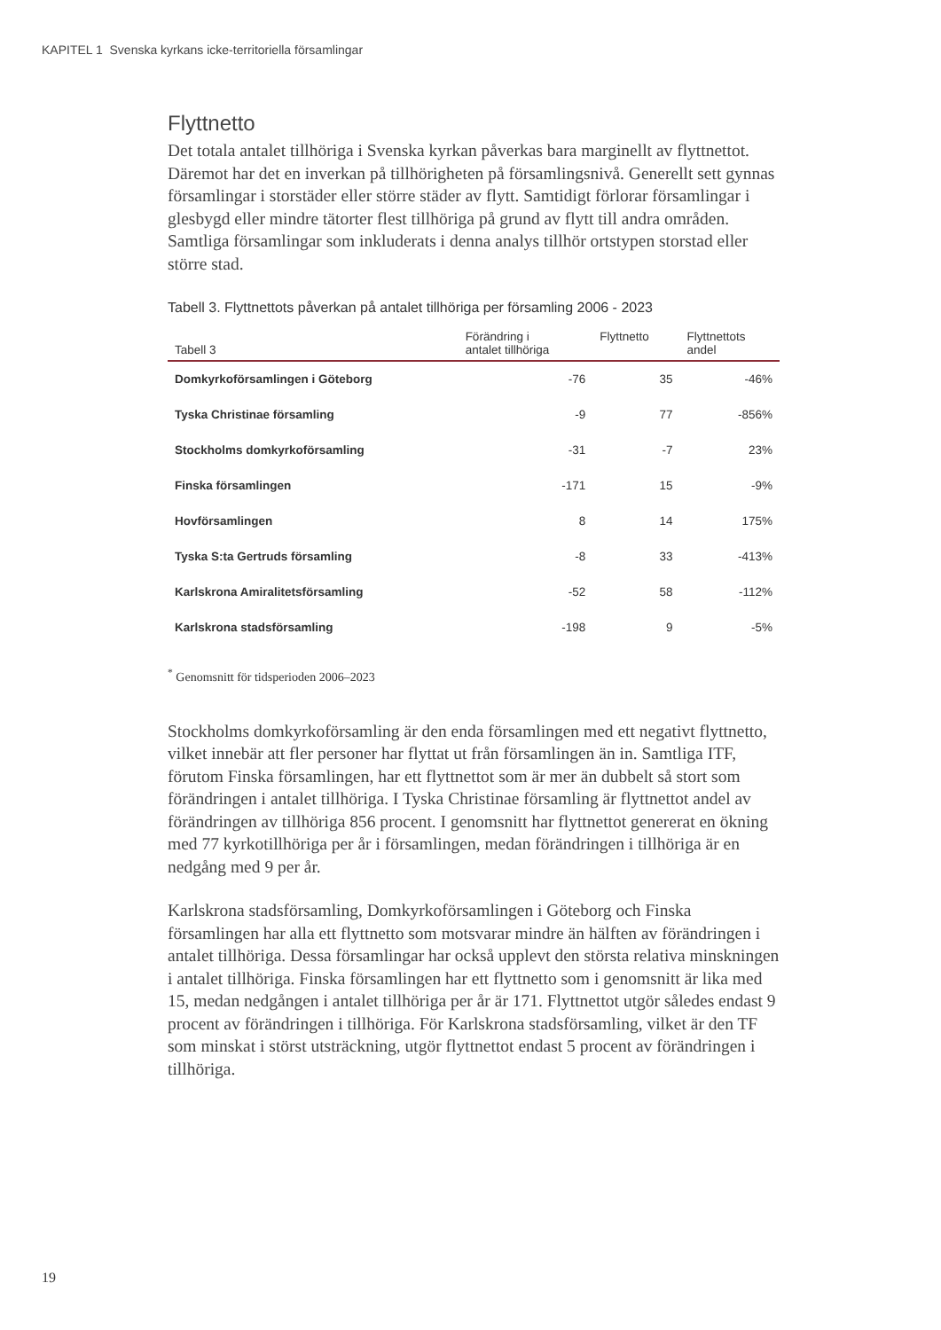KAPITEL 1 Svenska kyrkans icke-territoriella församlingar
Flyttnetto
Det totala antalet tillhöriga i Svenska kyrkan påverkas bara marginellt av flyttnettot. Däremot har det en inverkan på tillhörigheten på församlingsnivå. Generellt sett gynnas församlingar i storstäder eller större städer av flytt. Samtidigt förlorar församlingar i glesbygd eller mindre tätorter flest tillhöriga på grund av flytt till andra områden. Samtliga församlingar som inkluderats i denna analys tillhör ortstypen storstad eller större stad.
Tabell 3. Flyttnettots påverkan på antalet tillhöriga per församling 2006 - 2023
| Tabell 3 | Förändring i antalet tillhöriga | Flyttnetto | Flyttnettots andel |
| --- | --- | --- | --- |
| Domkyrkoförsamlingen i Göteborg | -76 | 35 | -46% |
| Tyska Christinae församling | -9 | 77 | -856% |
| Stockholms domkyrkoförsamling | -31 | -7 | 23% |
| Finska församlingen | -171 | 15 | -9% |
| Hovförsamlingen | 8 | 14 | 175% |
| Tyska S:ta Gertruds församling | -8 | 33 | -413% |
| Karlskrona Amiralitetsförsamling | -52 | 58 | -112% |
| Karlskrona stadsförsamling | -198 | 9 | -5% |
<sup>*</sup> Genomsnitt för tidsperioden 2006–2023
Stockholms domkyrkoförsamling är den enda församlingen med ett negativt flyttnetto, vilket innebär att fler personer har flyttat ut från församlingen än in. Samtliga ITF, förutom Finska församlingen, har ett flyttnettot som är mer än dubbelt så stort som förändringen i antalet tillhöriga. I Tyska Christinae församling är flyttnettot andel av förändringen av tillhöriga 856 procent. I genomsnitt har flyttnettot genererat en ökning med 77 kyrkotillhöriga per år i församlingen, medan förändringen i tillhöriga är en nedgång med 9 per år.
Karlskrona stadsförsamling, Domkyrkoförsamlingen i Göteborg och Finska församlingen har alla ett flyttnetto som motsvarar mindre än hälften av förändringen i antalet tillhöriga. Dessa församlingar har också upplevt den största relativa minskningen i antalet tillhöriga. Finska församlingen har ett flyttnetto som i genomsnitt är lika med 15, medan nedgången i antalet tillhöriga per år är 171. Flyttnettot utgör således endast 9 procent av förändringen i tillhöriga. För Karlskrona stadsförsamling, vilket är den TF som minskat i störst utsträckning, utgör flyttnettot endast 5 procent av förändringen i tillhöriga.
19